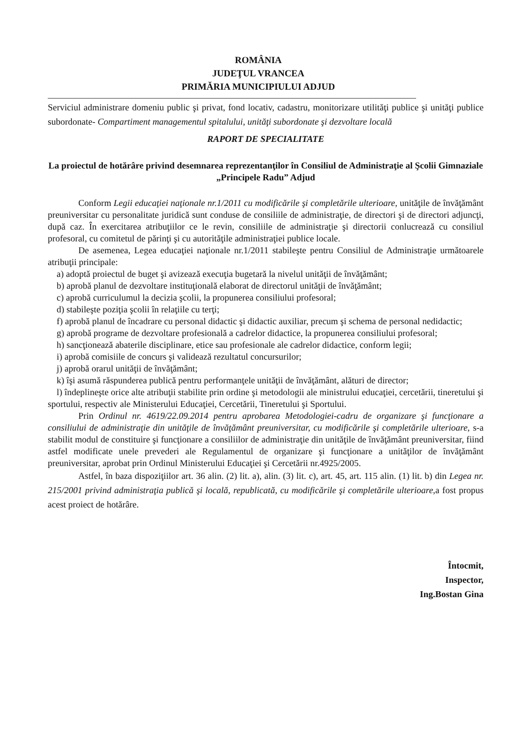ROMÂNIA
JUDEŢUL VRANCEA
PRIMĂRIA MUNICIPIULUI ADJUD
Serviciul administrare domeniu public şi privat, fond locativ, cadastru, monitorizare utilităţi publice şi unităţi publice subordonate- Compartiment managementul spitalului, unităţi subordonate şi dezvoltare locală
RAPORT DE SPECIALITATE
La proiectul de hotărâre privind desemnarea reprezentanţilor în Consiliul de Administraţie al Şcolii Gimnaziale „Principele Radu” Adjud
Conform Legii educaţiei naţionale nr.1/2011 cu modificările şi completările ulterioare, unităţile de învăţământ preuniversitar cu personalitate juridică sunt conduse de consiliile de administraţie, de directori şi de directori adjuncţi, după caz. În exercitarea atribuţiilor ce le revin, consiliile de administraţie şi directorii conlucrează cu consiliul profesoral, cu comitetul de părinţi şi cu autorităţile administraţiei publice locale.
De asemenea, Legea educaţiei naţionale nr.1/2011 stabileşte pentru Consiliul de Administraţie următoarele atribuţii principale:
a) adoptă proiectul de buget şi avizează execuţia bugetară la nivelul unităţii de învăţământ;
b) aprobă planul de dezvoltare instituţională elaborat de directorul unităţii de învăţământ;
c) aprobă curriculumul la decizia şcolii, la propunerea consiliului profesoral;
d) stabileşte poziţia şcolii în relaţiile cu terţi;
f) aprobă planul de încadrare cu personal didactic şi didactic auxiliar, precum şi schema de personal nedidactic;
g) aprobă programe de dezvoltare profesională a cadrelor didactice, la propunerea consiliului profesoral;
h) sancţionează abaterile disciplinare, etice sau profesionale ale cadrelor didactice, conform legii;
i) aprobă comisiile de concurs şi validează rezultatul concursurilor;
j) aprobă orarul unităţii de învăţământ;
k) îşi asumă răspunderea publică pentru performanţele unităţii de învăţământ, alături de director;
l) îndeplineşte orice alte atribuţii stabilite prin ordine şi metodologii ale ministrului educaţiei, cercetării, tineretului şi sportului, respectiv ale Ministerului Educaţiei, Cercetării, Tineretului şi Sportului.
Prin Ordinul nr. 4619/22.09.2014 pentru aprobarea Metodologiei-cadru de organizare şi funcţionare a consiliului de administraţie din unităţile de învăţământ preuniversitar, cu modificările şi completările ulterioare, s-a stabilit modul de constituire şi funcţionare a consiliilor de administraţie din unităţile de învăţământ preuniversitar, fiind astfel modificate unele prevederi ale Regulamentul de organizare şi funcţionare a unităţilor de învăţământ preuniversitar, aprobat prin Ordinul Ministerului Educaţiei şi Cercetării nr.4925/2005.
Astfel, în baza dispoziţiilor art. 36 alin. (2) lit. a), alin. (3) lit. c), art. 45, art. 115 alin. (1) lit. b) din Legea nr. 215/2001 privind administraţia publică şi locală, republicată, cu modificările şi completările ulterioare, a fost propus acest proiect de hotărâre.
Întocmit,
Inspector,
Ing.Bostan Gina